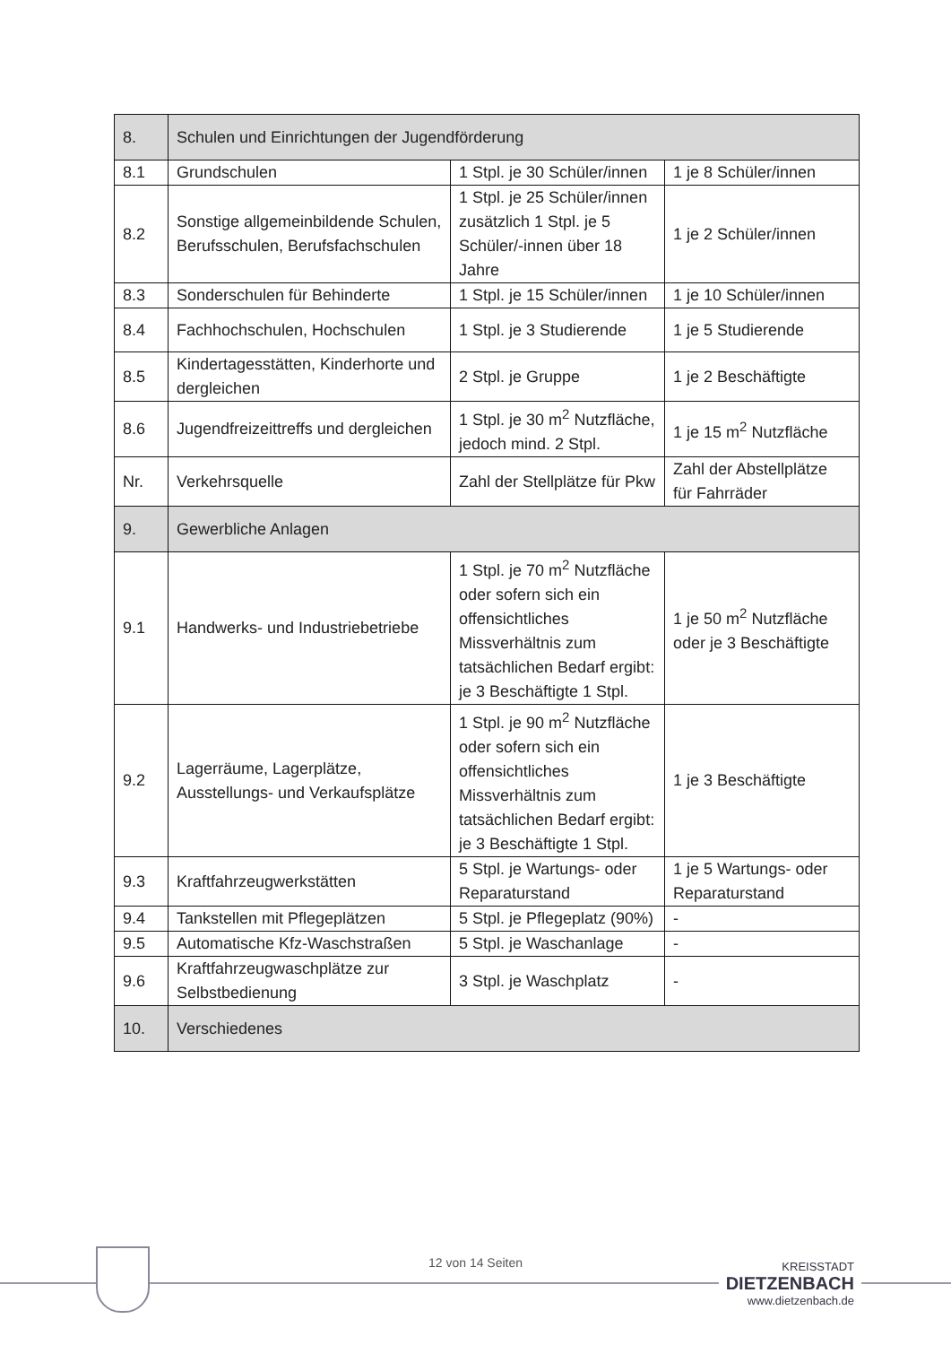| 8. | Schulen und Einrichtungen der Jugendförderung | | |
| 8.1 | Grundschulen | 1 Stpl. je 30 Schüler/innen | 1 je 8 Schüler/innen |
| 8.2 | Sonstige allgemeinbildende Schulen, Berufsschulen, Berufsfachschulen | 1 Stpl. je 25 Schüler/innen zusätzlich 1 Stpl. je 5 Schüler/-innen über 18 Jahre | 1 je 2 Schüler/innen |
| 8.3 | Sonderschulen für Behinderte | 1 Stpl. je 15 Schüler/innen | 1 je 10 Schüler/innen |
| 8.4 | Fachhochschulen, Hochschulen | 1 Stpl. je 3 Studierende | 1 je 5 Studierende |
| 8.5 | Kindertagesstätten, Kinderhorte und dergleichen | 2 Stpl. je Gruppe | 1 je 2 Beschäftigte |
| 8.6 | Jugendfreizeittreffs und dergleichen | 1 Stpl. je 30 m<sup>2</sup> Nutzfläche, jedoch mind. 2 Stpl. | 1 je 15 m<sup>2</sup> Nutzfläche |
| Nr. | Verkehrsquelle | Zahl der Stellplätze für Pkw | Zahl der Abstellplätze für Fahrräder |
| 9. | Gewerbliche Anlagen | | |
| 9.1 | Handwerks- und Industriebetriebe | 1 Stpl. je 70 m<sup>2</sup> Nutzfläche oder sofern sich ein offensichtliches Missverhältnis zum tatsächlichen Bedarf ergibt: je 3 Beschäftigte 1 Stpl. | 1 je 50 m<sup>2</sup> Nutzfläche oder je 3 Beschäftigte |
| 9.2 | Lagerräume, Lagerplätze, Ausstellungs- und Verkaufsplätze | 1 Stpl. je 90 m<sup>2</sup> Nutzfläche oder sofern sich ein offensichtliches Missverhältnis zum tatsächlichen Bedarf ergibt: je 3 Beschäftigte 1 Stpl. | 1 je 3 Beschäftigte |
| 9.3 | Kraftfahrzeugwerkstätten | 5 Stpl. je Wartungs- oder Reparaturstand | 1 je 5 Wartungs- oder Reparaturstand |
| 9.4 | Tankstellen mit Pflegeplätzen | 5 Stpl. je Pflegeplatz (90%) | - |
| 9.5 | Automatische Kfz-Waschstraßen | 5 Stpl. je Waschanlage | - |
| 9.6 | Kraftfahrzeugwaschplätze zur Selbstbedienung | 3 Stpl. je Waschplatz | - |
| 10. | Verschiedenes | | |
12 von 14 Seiten
KREISSTADT
DIETZENBACH
www.dietzenbach.de